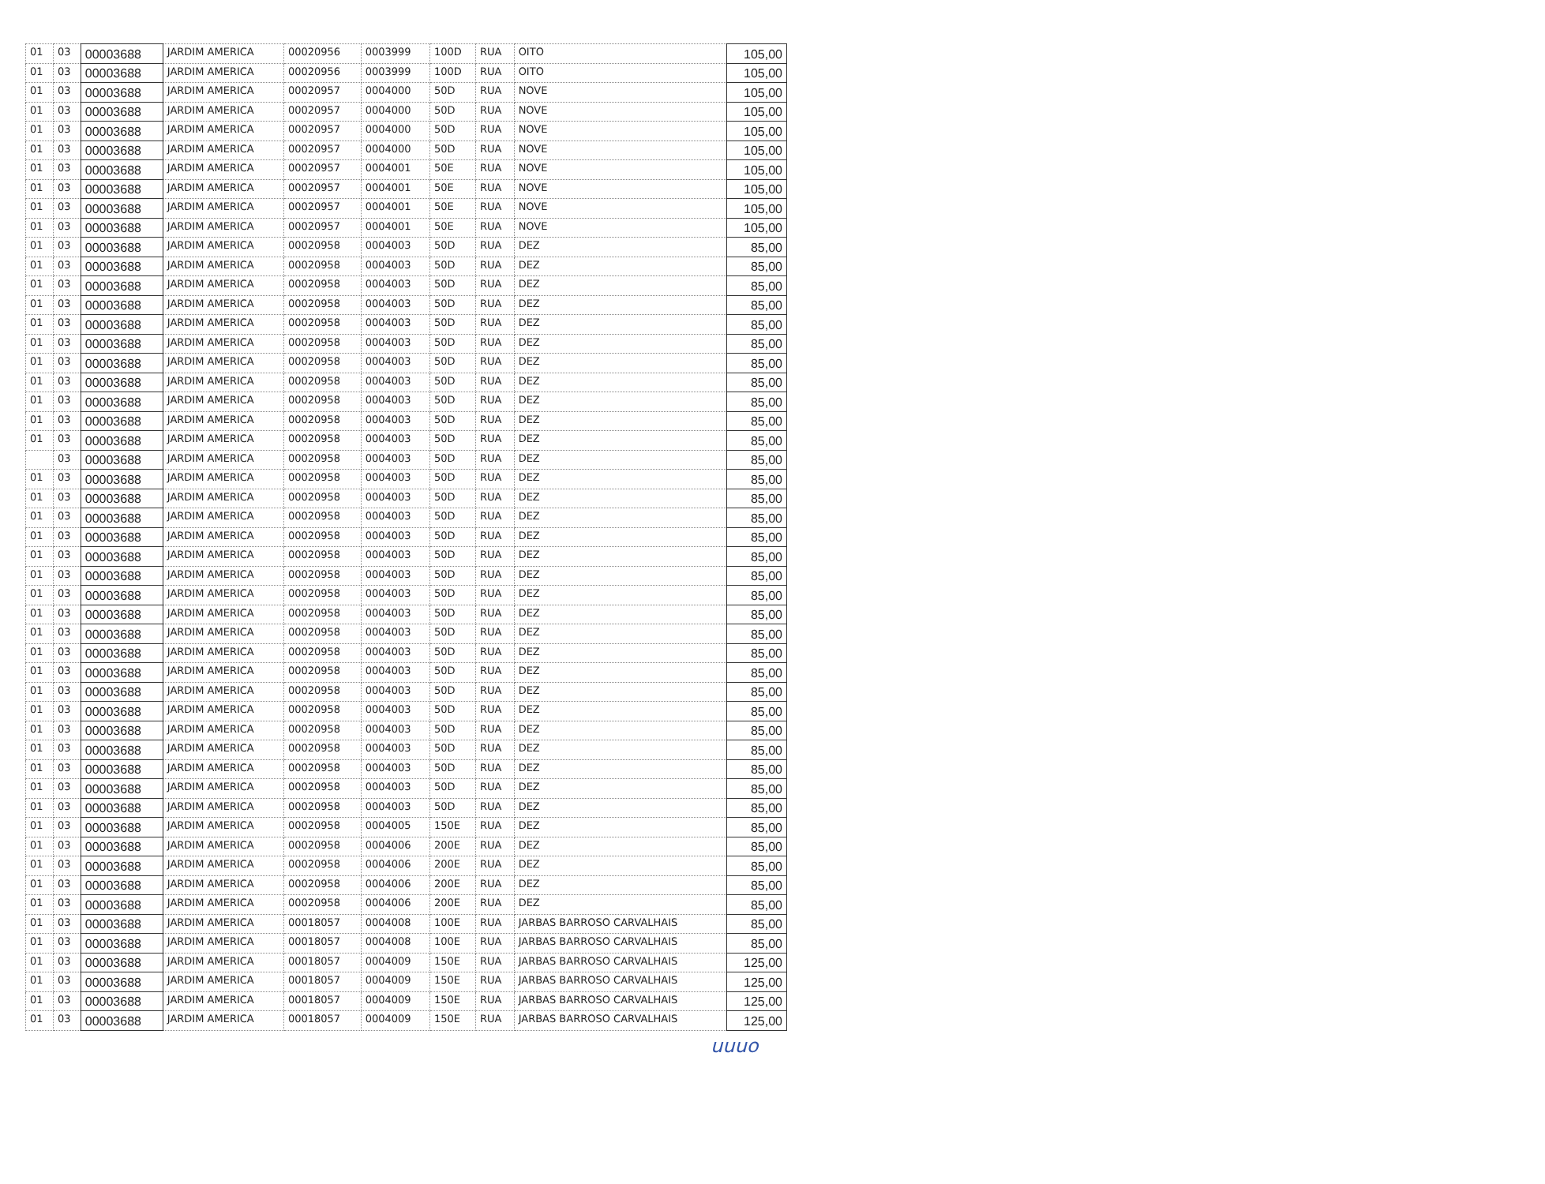| 01 | 03 | 00003688 | JARDIM AMERICA | 00020956 | 0003999 | 100D | RUA | OITO | 105,00 |
| 01 | 03 | 00003688 | JARDIM AMERICA | 00020956 | 0003999 | 100D | RUA | OITO | 105,00 |
| 01 | 03 | 00003688 | JARDIM AMERICA | 00020957 | 0004000 | 50D | RUA | NOVE | 105,00 |
| 01 | 03 | 00003688 | JARDIM AMERICA | 00020957 | 0004000 | 50D | RUA | NOVE | 105,00 |
| 01 | 03 | 00003688 | JARDIM AMERICA | 00020957 | 0004000 | 50D | RUA | NOVE | 105,00 |
| 01 | 03 | 00003688 | JARDIM AMERICA | 00020957 | 0004000 | 50D | RUA | NOVE | 105,00 |
| 01 | 03 | 00003688 | JARDIM AMERICA | 00020957 | 0004001 | 50E | RUA | NOVE | 105,00 |
| 01 | 03 | 00003688 | JARDIM AMERICA | 00020957 | 0004001 | 50E | RUA | NOVE | 105,00 |
| 01 | 03 | 00003688 | JARDIM AMERICA | 00020957 | 0004001 | 50E | RUA | NOVE | 105,00 |
| 01 | 03 | 00003688 | JARDIM AMERICA | 00020957 | 0004001 | 50E | RUA | NOVE | 105,00 |
| 01 | 03 | 00003688 | JARDIM AMERICA | 00020958 | 0004003 | 50D | RUA | DEZ | 85,00 |
| 01 | 03 | 00003688 | JARDIM AMERICA | 00020958 | 0004003 | 50D | RUA | DEZ | 85,00 |
| 01 | 03 | 00003688 | JARDIM AMERICA | 00020958 | 0004003 | 50D | RUA | DEZ | 85,00 |
| 01 | 03 | 00003688 | JARDIM AMERICA | 00020958 | 0004003 | 50D | RUA | DEZ | 85,00 |
| 01 | 03 | 00003688 | JARDIM AMERICA | 00020958 | 0004003 | 50D | RUA | DEZ | 85,00 |
| 01 | 03 | 00003688 | JARDIM AMERICA | 00020958 | 0004003 | 50D | RUA | DEZ | 85,00 |
| 01 | 03 | 00003688 | JARDIM AMERICA | 00020958 | 0004003 | 50D | RUA | DEZ | 85,00 |
| 01 | 03 | 00003688 | JARDIM AMERICA | 00020958 | 0004003 | 50D | RUA | DEZ | 85,00 |
| 01 | 03 | 00003688 | JARDIM AMERICA | 00020958 | 0004003 | 50D | RUA | DEZ | 85,00 |
| 01 | 03 | 00003688 | JARDIM AMERICA | 00020958 | 0004003 | 50D | RUA | DEZ | 85,00 |
| 01 | 03 | 00003688 | JARDIM AMERICA | 00020958 | 0004003 | 50D | RUA | DEZ | 85,00 |
| | 03 | 00003688 | JARDIM AMERICA | 00020958 | 0004003 | 50D | RUA | DEZ | 85,00 |
| 01 | 03 | 00003688 | JARDIM AMERICA | 00020958 | 0004003 | 50D | RUA | DEZ | 85,00 |
| 01 | 03 | 00003688 | JARDIM AMERICA | 00020958 | 0004003 | 50D | RUA | DEZ | 85,00 |
| 01 | 03 | 00003688 | JARDIM AMERICA | 00020958 | 0004003 | 50D | RUA | DEZ | 85,00 |
| 01 | 03 | 00003688 | JARDIM AMERICA | 00020958 | 0004003 | 50D | RUA | DEZ | 85,00 |
| 01 | 03 | 00003688 | JARDIM AMERICA | 00020958 | 0004003 | 50D | RUA | DEZ | 85,00 |
| 01 | 03 | 00003688 | JARDIM AMERICA | 00020958 | 0004003 | 50D | RUA | DEZ | 85,00 |
| 01 | 03 | 00003688 | JARDIM AMERICA | 00020958 | 0004003 | 50D | RUA | DEZ | 85,00 |
| 01 | 03 | 00003688 | JARDIM AMERICA | 00020958 | 0004003 | 50D | RUA | DEZ | 85,00 |
| 01 | 03 | 00003688 | JARDIM AMERICA | 00020958 | 0004003 | 50D | RUA | DEZ | 85,00 |
| 01 | 03 | 00003688 | JARDIM AMERICA | 00020958 | 0004003 | 50D | RUA | DEZ | 85,00 |
| 01 | 03 | 00003688 | JARDIM AMERICA | 00020958 | 0004003 | 50D | RUA | DEZ | 85,00 |
| 01 | 03 | 00003688 | JARDIM AMERICA | 00020958 | 0004003 | 50D | RUA | DEZ | 85,00 |
| 01 | 03 | 00003688 | JARDIM AMERICA | 00020958 | 0004003 | 50D | RUA | DEZ | 85,00 |
| 01 | 03 | 00003688 | JARDIM AMERICA | 00020958 | 0004003 | 50D | RUA | DEZ | 85,00 |
| 01 | 03 | 00003688 | JARDIM AMERICA | 00020958 | 0004003 | 50D | RUA | DEZ | 85,00 |
| 01 | 03 | 00003688 | JARDIM AMERICA | 00020958 | 0004003 | 50D | RUA | DEZ | 85,00 |
| 01 | 03 | 00003688 | JARDIM AMERICA | 00020958 | 0004003 | 50D | RUA | DEZ | 85,00 |
| 01 | 03 | 00003688 | JARDIM AMERICA | 00020958 | 0004003 | 50D | RUA | DEZ | 85,00 |
| 01 | 03 | 00003688 | JARDIM AMERICA | 00020958 | 0004005 | 150E | RUA | DEZ | 85,00 |
| 01 | 03 | 00003688 | JARDIM AMERICA | 00020958 | 0004006 | 200E | RUA | DEZ | 85,00 |
| 01 | 03 | 00003688 | JARDIM AMERICA | 00020958 | 0004006 | 200E | RUA | DEZ | 85,00 |
| 01 | 03 | 00003688 | JARDIM AMERICA | 00020958 | 0004006 | 200E | RUA | DEZ | 85,00 |
| 01 | 03 | 00003688 | JARDIM AMERICA | 00020958 | 0004006 | 200E | RUA | DEZ | 85,00 |
| 01 | 03 | 00003688 | JARDIM AMERICA | 00018057 | 0004008 | 100E | RUA | JARBAS BARROSO CARVALHAIS | 85,00 |
| 01 | 03 | 00003688 | JARDIM AMERICA | 00018057 | 0004008 | 100E | RUA | JARBAS BARROSO CARVALHAIS | 85,00 |
| 01 | 03 | 00003688 | JARDIM AMERICA | 00018057 | 0004009 | 150E | RUA | JARBAS BARROSO CARVALHAIS | 125,00 |
| 01 | 03 | 00003688 | JARDIM AMERICA | 00018057 | 0004009 | 150E | RUA | JARBAS BARROSO CARVALHAIS | 125,00 |
| 01 | 03 | 00003688 | JARDIM AMERICA | 00018057 | 0004009 | 150E | RUA | JARBAS BARROSO CARVALHAIS | 125,00 |
| 01 | 03 | 00003688 | JARDIM AMERICA | 00018057 | 0004009 | 150E | RUA | JARBAS BARROSO CARVALHAIS | 125,00 |
uuuo